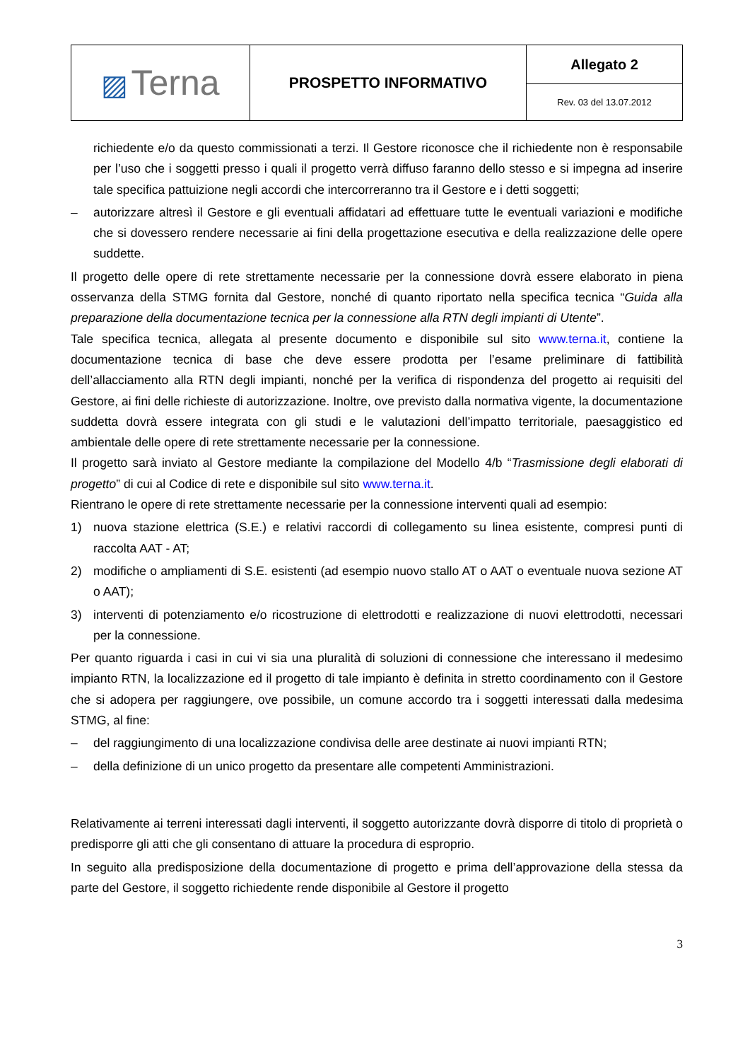| ▨ Terna | PROSPETTO INFORMATIVO | Allegato 2 |
| | | Rev. 03 del 13.07.2012 |
richiedente e/o da questo commissionati a terzi. Il Gestore riconosce che il richiedente non è responsabile per l’uso che i soggetti presso i quali il progetto verrà diffuso faranno dello stesso e si impegna ad inserire tale specifica pattuizione negli accordi che intercorreranno tra il Gestore e i detti soggetti;
– autorizzare altresì il Gestore e gli eventuali affidatari ad effettuare tutte le eventuali variazioni e modifiche che si dovessero rendere necessarie ai fini della progettazione esecutiva e della realizzazione delle opere suddette.
Il progetto delle opere di rete strettamente necessarie per la connessione dovrà essere elaborato in piena osservanza della STMG fornita dal Gestore, nonché di quanto riportato nella specifica tecnica “Guida alla preparazione della documentazione tecnica per la connessione alla RTN degli impianti di Utente”.
Tale specifica tecnica, allegata al presente documento e disponibile sul sito www.terna.it, contiene la documentazione tecnica di base che deve essere prodotta per l’esame preliminare di fattibilità dell’allacciamento alla RTN degli impianti, nonché per la verifica di rispondenza del progetto ai requisiti del Gestore, ai fini delle richieste di autorizzazione. Inoltre, ove previsto dalla normativa vigente, la documentazione suddetta dovrà essere integrata con gli studi e le valutazioni dell’impatto territoriale, paesaggistico ed ambientale delle opere di rete strettamente necessarie per la connessione.
Il progetto sarà inviato al Gestore mediante la compilazione del Modello 4/b “Trasmissione degli elaborati di progetto” di cui al Codice di rete e disponibile sul sito www.terna.it.
Rientrano le opere di rete strettamente necessarie per la connessione interventi quali ad esempio:
1) nuova stazione elettrica (S.E.) e relativi raccordi di collegamento su linea esistente, compresi punti di raccolta AAT - AT;
2) modifiche o ampliamenti di S.E. esistenti (ad esempio nuovo stallo AT o AAT o eventuale nuova sezione AT o AAT);
3) interventi di potenziamento e/o ricostruzione di elettrodotti e realizzazione di nuovi elettrodotti, necessari per la connessione.
Per quanto riguarda i casi in cui vi sia una pluralità di soluzioni di connessione che interessano il medesimo impianto RTN, la localizzazione ed il progetto di tale impianto è definita in stretto coordinamento con il Gestore che si adopera per raggiungere, ove possibile, un comune accordo tra i soggetti interessati dalla medesima STMG, al fine:
– del raggiungimento di una localizzazione condivisa delle aree destinate ai nuovi impianti RTN;
– della definizione di un unico progetto da presentare alle competenti Amministrazioni.
Relativamente ai terreni interessati dagli interventi, il soggetto autorizzante dovrà disporre di titolo di proprietà o predisporre gli atti che gli consentano di attuare la procedura di esproprio.
In seguito alla predisposizione della documentazione di progetto e prima dell’approvazione della stessa da parte del Gestore, il soggetto richiedente rende disponibile al Gestore il progetto
3